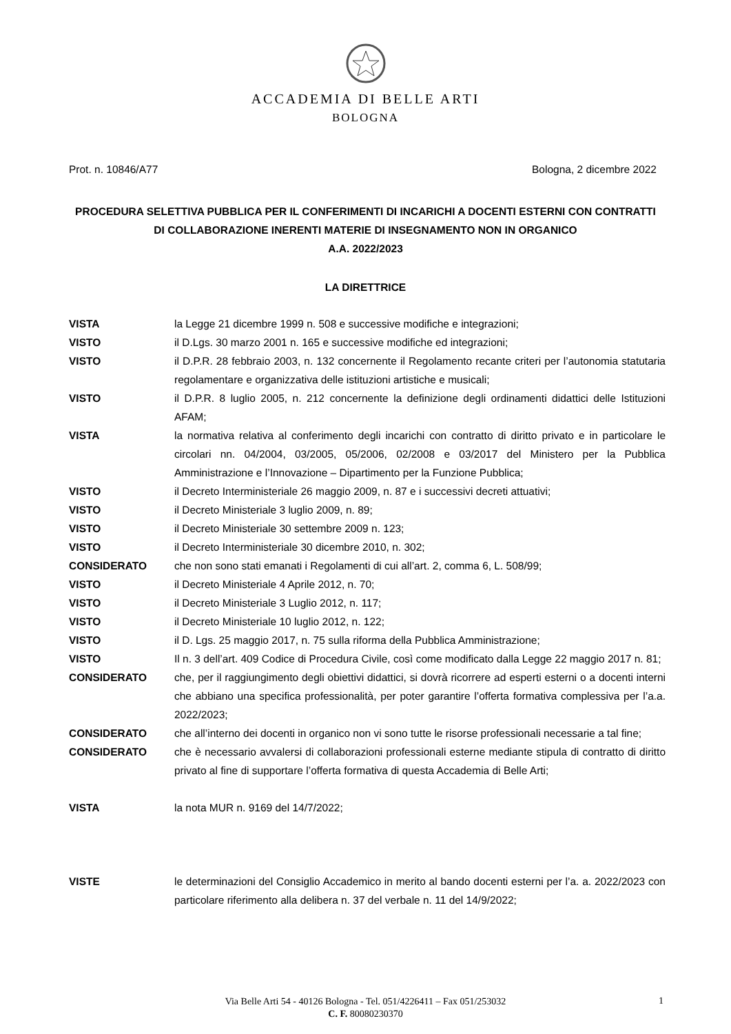ACCADEMIA DI BELLE ARTI
BOLOGNA
Prot. n. 10846/A77 Bologna, 2 dicembre 2022
PROCEDURA SELETTIVA PUBBLICA PER IL CONFERIMENTI DI INCARICHI A DOCENTI ESTERNI CON CONTRATTI DI COLLABORAZIONE INERENTI MATERIE DI INSEGNAMENTO NON IN ORGANICO
A.A. 2022/2023
LA DIRETTRICE
| VISTA | la Legge 21 dicembre 1999 n. 508 e successive modifiche e integrazioni; |
| VISTO | il D.Lgs. 30 marzo 2001 n. 165 e successive modifiche ed integrazioni; |
| VISTO | il D.P.R. 28 febbraio 2003, n. 132 concernente il Regolamento recante criteri per l’autonomia statutaria regolamentare e organizzativa delle istituzioni artistiche e musicali; |
| VISTO | il D.P.R. 8 luglio 2005, n. 212 concernente la definizione degli ordinamenti didattici delle Istituzioni AFAM; |
| VISTA | la normativa relativa al conferimento degli incarichi con contratto di diritto privato e in particolare le circolari nn. 04/2004, 03/2005, 05/2006, 02/2008 e 03/2017 del Ministero per la Pubblica Amministrazione e l’Innovazione – Dipartimento per la Funzione Pubblica; |
| VISTO | il Decreto Interministeriale 26 maggio 2009, n. 87 e i successivi decreti attuativi; |
| VISTO | il Decreto Ministeriale 3 luglio 2009, n. 89; |
| VISTO | il Decreto Ministeriale 30 settembre 2009 n. 123; |
| VISTO | il Decreto Interministeriale 30 dicembre 2010, n. 302; |
| CONSIDERATO | che non sono stati emanati i Regolamenti di cui all’art. 2, comma 6, L. 508/99; |
| VISTO | il Decreto Ministeriale 4 Aprile 2012, n. 70; |
| VISTO | il Decreto Ministeriale 3 Luglio 2012, n. 117; |
| VISTO | il Decreto Ministeriale 10 luglio 2012, n. 122; |
| VISTO | il D. Lgs. 25 maggio 2017, n. 75 sulla riforma della Pubblica Amministrazione; |
| VISTO | Il n. 3 dell’art. 409 Codice di Procedura Civile, così come modificato dalla Legge 22 maggio 2017 n. 81; |
| CONSIDERATO | che, per il raggiungimento degli obiettivi didattici, si dovrà ricorrere ad esperti esterni o a docenti interni che abbiano una specifica professionalità, per poter garantire l’offerta formativa complessiva per l’a.a. 2022/2023; |
| CONSIDERATO | che all’interno dei docenti in organico non vi sono tutte le risorse professionali necessarie a tal fine; |
| CONSIDERATO | che è necessario avvalersi di collaborazioni professionali esterne mediante stipula di contratto di diritto privato al fine di supportare l’offerta formativa di questa Accademia di Belle Arti; |
| VISTA | la nota MUR n. 9169 del 14/7/2022; |
| VISTE | le determinazioni del Consiglio Accademico in merito al bando docenti esterni per l’a. a. 2022/2023 con particolare riferimento alla delibera n. 37 del verbale n. 11 del 14/9/2022; |
Via Belle Arti 54 - 40126 Bologna - Tel. 051/4226411 – Fax 051/253032
C. F. 80080230370
1